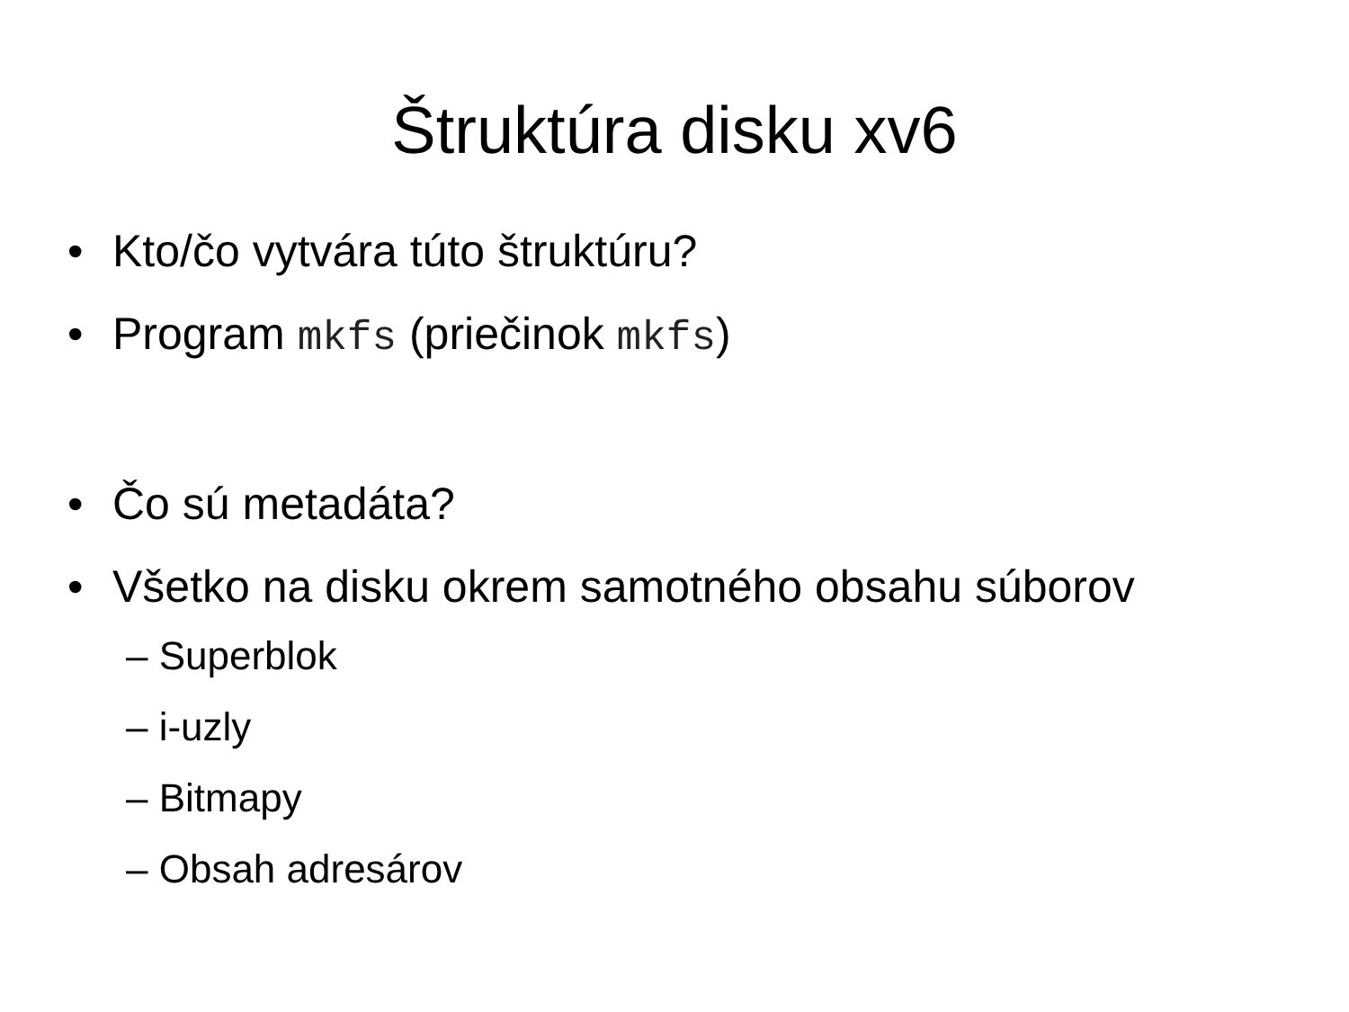Štruktúra disku xv6
• Kto/čo vytvára túto štruktúru?
• Program mkfs (priečinok mkfs)
• Čo sú metadáta?
• Všetko na disku okrem samotného obsahu súborov
– Superblok
– i-uzly
– Bitmapy
– Obsah adresárov